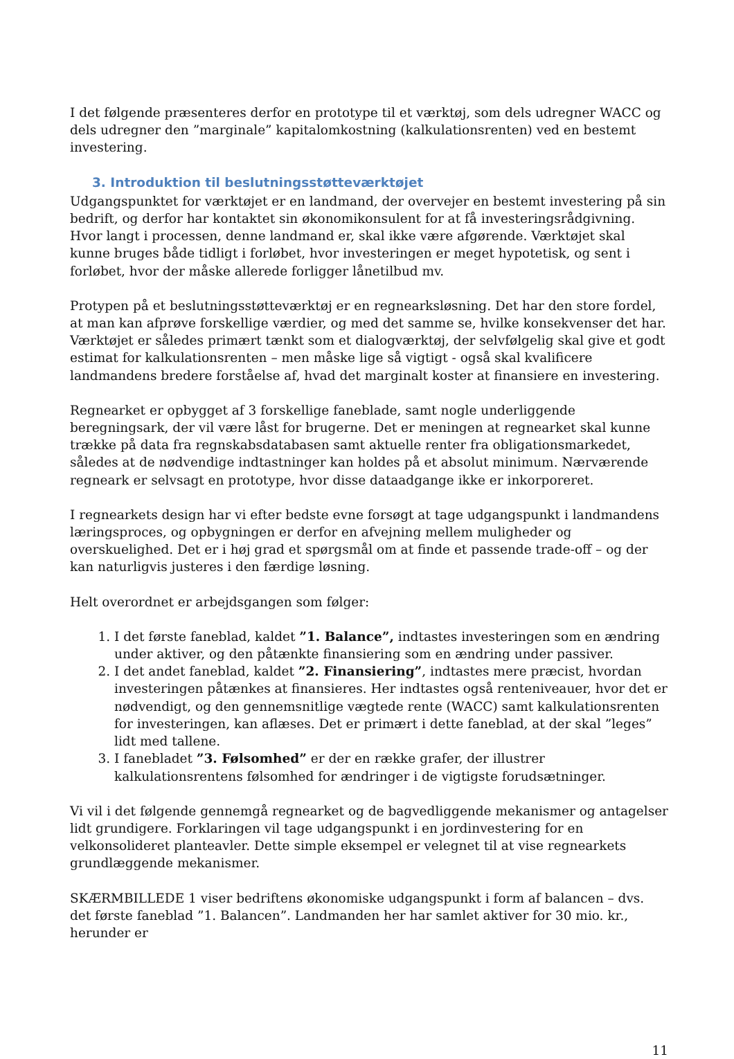I det følgende præsenteres derfor en prototype til et værktøj, som dels udregner WACC og dels udregner den ”marginale” kapitalomkostning (kalkulationsrenten) ved en bestemt investering.
3. Introduktion til beslutningsstøtteværktøjet
Udgangspunktet for værktøjet er en landmand, der overvejer en bestemt investering på sin bedrift, og derfor har kontaktet sin økonomikonsulent for at få investeringsrådgivning. Hvor langt i processen, denne landmand er, skal ikke være afgørende. Værktøjet skal kunne bruges både tidligt i forløbet, hvor investeringen er meget hypotetisk, og sent i forløbet, hvor der måske allerede forligger lånetilbud mv.
Protypen på et beslutningsstøtteværktøj er en regnearksløsning. Det har den store fordel, at man kan afprøve forskellige værdier, og med det samme se, hvilke konsekvenser det har. Værktøjet er således primært tænkt som et dialogværktøj, der selvfølgelig skal give et godt estimat for kalkulationsrenten – men måske lige så vigtigt - også skal kvalificere landmandens bredere forståelse af, hvad det marginalt koster at finansiere en investering.
Regnearket er opbygget af 3 forskellige faneblade, samt nogle underliggende beregningsark, der vil være låst for brugerne. Det er meningen at regnearket skal kunne trække på data fra regnskabsdatabasen samt aktuelle renter fra obligationsmarkedet, således at de nødvendige indtastninger kan holdes på et absolut minimum. Nærværende regneark er selvsagt en prototype, hvor disse dataadgange ikke er inkorporeret.
I regnearkets design har vi efter bedste evne forsøgt at tage udgangspunkt i landmandens læringsproces, og opbygningen er derfor en afvejning mellem muligheder og overskuelighed. Det er i høj grad et spørgsmål om at finde et passende trade-off – og der kan naturligvis justeres i den færdige løsning.
Helt overordnet er arbejdsgangen som følger:
1. I det første faneblad, kaldet ”1. Balance”, indtastes investeringen som en ændring under aktiver, og den påtænkte finansiering som en ændring under passiver.
2. I det andet faneblad, kaldet ”2. Finansiering”, indtastes mere præcist, hvordan investeringen påtænkes at finansieres. Her indtastes også renteniveauer, hvor det er nødvendigt, og den gennemsnitlige vægtede rente (WACC) samt kalkulationsrenten for investeringen, kan aflæses. Det er primært i dette faneblad, at der skal ”leges” lidt med tallene.
3. I fanebladet ”3. Følsomhed” er der en række grafer, der illustrer kalkulationsrentens følsomhed for ændringer i de vigtigste forudsætninger.
Vi vil i det følgende gennemgå regnearket og de bagvedliggende mekanismer og antagelser lidt grundigere. Forklaringen vil tage udgangspunkt i en jordinvestering for en velkonsolideret planteavler. Dette simple eksempel er velegnet til at vise regnearkets grundlæggende mekanismer.
SKÆRMBILLEDE 1 viser bedriftens økonomiske udgangspunkt i form af balancen – dvs. det første faneblad ”1. Balancen”. Landmanden her har samlet aktiver for 30 mio. kr., herunder er
11